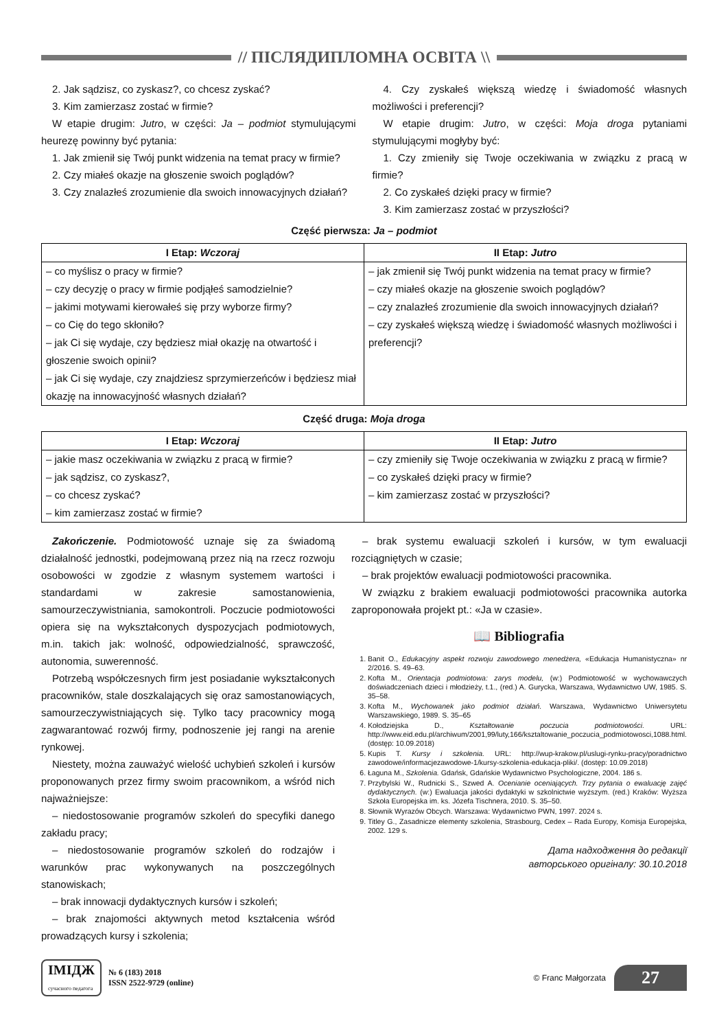// ПІСЛЯДИПЛОМНА ОСВІТА \\
2. Jak sądzisz, co zyskasz?, co chcesz zyskać?
3. Kim zamierzasz zostać w firmie?
W etapie drugim: Jutro, w części: Ja – podmiot stymulującymi heurezę powinny być pytania:
1. Jak zmienił się Twój punkt widzenia na temat pracy w firmie?
2. Czy miałeś okazje na głoszenie swoich poglądów?
3. Czy znalazłeś zrozumienie dla swoich innowacyjnych działań?
4. Czy zyskałeś większą wiedzę i świadomość własnych możliwości i preferencji?
W etapie drugim: Jutro, w części: Moja droga pytaniami stymulującymi mogłyby być:
1. Czy zmieniły się Twoje oczekiwania w związku z pracą w firmie?
2. Co zyskałeś dzięki pracy w firmie?
3. Kim zamierzasz zostać w przyszłości?
Część pierwsza: Ja – podmiot
| I Etap: Wczoraj | II Etap: Jutro |
| --- | --- |
| – co myślisz o pracy w firmie? – czy decyzję o pracy w firmie podjąłeś samodzielnie? – jakimi motywami kierowałeś się przy wyborze firmy? – co Cię do tego skłoniło? – jak Ci się wydaje, czy będziesz miał okazję na otwartość i głoszenie swoich opinii? – jak Ci się wydaje, czy znajdziesz sprzymierzeńców i będziesz miał okazję na innowacyjność własnych działań? | – jak zmienił się Twój punkt widzenia na temat pracy w firmie? – czy miałeś okazje na głoszenie swoich poglądów? – czy znalazłeś zrozumienie dla swoich innowacyjnych działań? – czy zyskałeś większą wiedzę i świadomość własnych możliwości i preferencji? |
Część druga: Moja droga
| I Etap: Wczoraj | II Etap: Jutro |
| --- | --- |
| – jakie masz oczekiwania w związku z pracą w firmie? – jak sądzisz, co zyskasz?, – co chcesz zyskać? – kim zamierzasz zostać w firmie? | – czy zmieniły się Twoje oczekiwania w związku z pracą w firmie? – co zyskałeś dzięki pracy w firmie? – kim zamierzasz zostać w przyszłości? |
Zakończenie. Podmiotowość uznaje się za świadomą działalność jednostki, podejmowaną przez nią na rzecz rozwoju osobowości w zgodzie z własnym systemem wartości i standardami w zakresie samostanowienia, samourzeczywistniania, samokontroli. Poczucie podmiotowości opiera się na wykształconych dyspozycjach podmiotowych, m.in. takich jak: wolność, odpowiedzialność, sprawczość, autonomia, suwerenność.
Potrzebą współczesnych firm jest posiadanie wykształconych pracowników, stale doszkalających się oraz samostanowiących, samourzeczywistniających się. Tylko tacy pracownicy mogą zagwarantować rozwój firmy, podnoszenie jej rangi na arenie rynkowej.
Niestety, można zauważyć wielość uchybień szkoleń i kursów proponowanych przez firmy swoim pracownikom, a wśród nich najważniejsze:
– niedostosowanie programów szkoleń do specyfiki danego zakładu pracy;
– niedostosowanie programów szkoleń do rodzajów i warunków prac wykonywanych na poszczególnych stanowiskach;
– brak innowacji dydaktycznych kursów i szkoleń;
– brak znajomości aktywnych metod kształcenia wśród prowadzących kursy i szkolenia;
– brak systemu ewaluacji szkoleń i kursów, w tym ewaluacji rozciągniętych w czasie;
– brak projektów ewaluacji podmiotowości pracownika.
W związku z brakiem ewaluacji podmiotowości pracownika autorka zaproponowała projekt pt.: «Ja w czasie».
📖 Bibliografia
1. Banit O., Edukacyjny aspekt rozwoju zawodowego menedżera, «Edukacja Humanistyczna» nr 2/2016. S. 49–63.
2. Kofta M., Orientacja podmiotowa: zarys modelu, (w:) Podmiotowość w wychowawczych doświadczeniach dzieci i młodzieży, t.1., (red.) A. Gurycka, Warszawa, Wydawnictwo UW, 1985. S. 35–58.
3. Kofta M., Wychowanek jako podmiot działań. Warszawa, Wydawnictwo Uniwersytetu Warszawskiego, 1989. S. 35–65
4. Kołodziejska D., Kształtowanie poczucia podmiotowości. URL: http://www.eid.edu.pl/archiwum/2001,99/luty,166/ksztaltowanie_poczucia_podmiotowosci,1088.html. (dostęp: 10.09.2018)
5. Kupis T. Kursy i szkolenia. URL: http://wup-krakow.pl/uslugi-rynku-pracy/poradnictwo zawodowe/informacjezawodowe-1/kursy-szkolenia-edukacja-pliki/. (dostęp: 10.09.2018)
6. Łaguna M., Szkolenia. Gdańsk, Gdańskie Wydawnictwo Psychologiczne, 2004. 186 s.
7. Przybylski W., Rudnicki S., Szwed A. Ocenianie oceniających. Trzy pytania o ewaluację zajęć dydaktycznych. (w:) Ewaluacja jakości dydaktyki w szkolnictwie wyższym. (red.) Kraków: Wyższa Szkoła Europejska im. ks. Józefa Tischnera, 2010. S. 35–50.
8. Słownik Wyrazów Obcych. Warszawa: Wydawnictwo PWN, 1997. 2024 s.
9. Titley G., Zasadnicze elementy szkolenia, Strasbourg, Cedex – Rada Europy, Komisja Europejska, 2002. 129 s.
Дата надходження до редакції
авторського оригіналу: 30.10.2018
ІМІДЖ
сучасного педагога
№ 6 (183) 2018
ISSN 2522-9729 (online)
© Franc Małgorzata
27